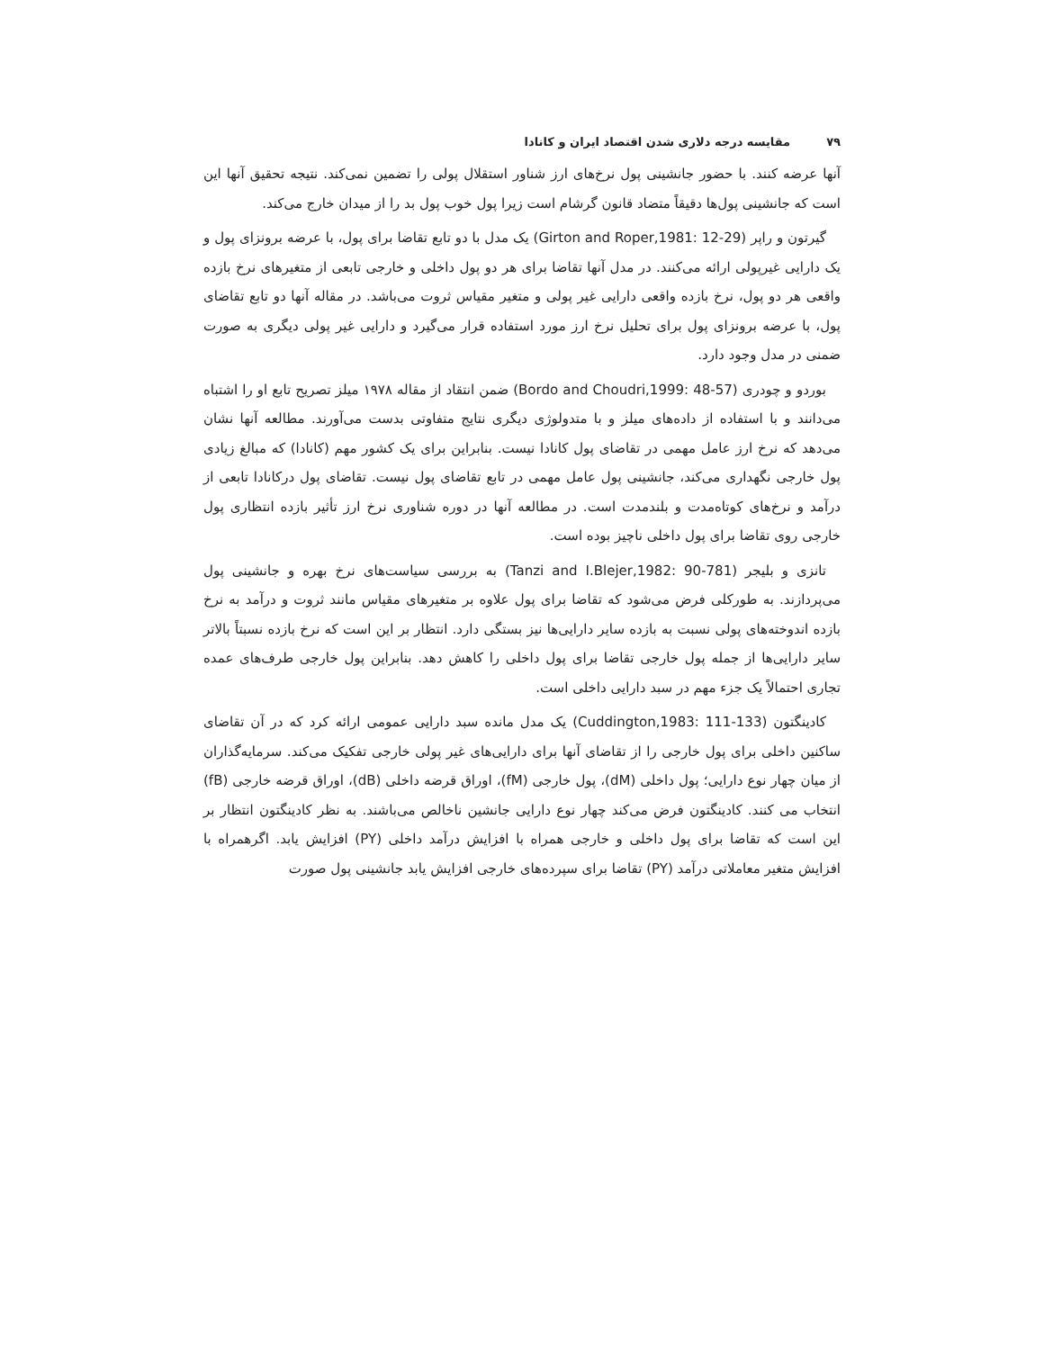۷۹مقایسه درجه دلاری شدن اقتصاد ایران و کانادا
آنها عرضه کنند. با حضور جانشینی پول نرخ‌های ارز شناور استقلال پولی را تضمین نمی‌کند. نتیجه تحقیق آنها این است که جانشینی پول‌ها دقیقاً متضاد قانون گرشام است زیرا پول خوب پول بد را از میدان خارج می‌کند.
گیرتون و راپر (Girton and Roper,1981: 12-29) یک مدل با دو تابع تقاضا برای پول، با عرضه برونزای پول و یک دارایی غیرپولی ارائه می‌کنند. در مدل آنها تقاضا برای هر دو پول داخلی و خارجی تابعی از متغیرهای نرخ بازده واقعی هر دو پول، نرخ بازده واقعی دارایی غیر پولی و متغیر مقیاس ثروت می‌باشد. در مقاله آنها دو تابع تقاضای پول، با عرضه برونزای پول برای تحلیل نرخ ارز مورد استفاده قرار می‌گیرد و دارایی غیر پولی دیگری به صورت ضمنی در مدل وجود دارد.
بوردو و چودری (Bordo and Choudri,1999: 48-57) ضمن انتقاد از مقاله ۱۹۷۸ میلز تصریح تابع او را اشتباه می‌دانند و با استفاده از داده‌های میلز و با متدولوژی دیگری نتایج متفاوتی بدست می‌آورند. مطالعه آنها نشان می‌دهد که نرخ ارز عامل مهمی در تقاضای پول کانادا نیست. بنابراین برای یک کشور مهم (کانادا) که مبالغ زیادی پول خارجی نگهداری می‌کند، جانشینی پول عامل مهمی در تابع تقاضای پول نیست. تقاضای پول درکانادا تابعی از درآمد و نرخ‌های کوتاه‌مدت و بلندمدت است. در مطالعه آنها در دوره شناوری نرخ ارز تأثیر بازده انتظاری پول خارجی روی تقاضا برای پول داخلی ناچیز بوده است.
تانزی و بلیجر (Tanzi and I.Blejer,1982: 90-781) به بررسی سیاست‌های نرخ بهره و جانشینی پول می‌پردازند. به طورکلی فرض می‌شود که تقاضا برای پول علاوه بر متغیرهای مقیاس مانند ثروت و درآمد به نرخ بازده اندوخته‌های پولی نسبت به بازده سایر دارایی‌ها نیز بستگی دارد. انتظار بر این است که نرخ بازده نسبتاً بالاتر سایر دارایی‌ها از جمله پول خارجی تقاضا برای پول داخلی را کاهش دهد. بنابراین پول خارجی طرف‌های عمده تجاری احتمالاً یک جزء مهم در سبد دارایی داخلی است.
کادینگتون (Cuddington,1983: 111-133) یک مدل مانده سبد دارایی عمومی ارائه کرد که در آن تقاضای ساکنین داخلی برای پول خارجی را از تقاضای آنها برای دارایی‌های غیر پولی خارجی تفکیک می‌کند. سرمایه‌گذاران از میان چهار نوع دارایی؛ پول داخلی (dM)، پول خارجی (fM)، اوراق قرضه داخلی (dB)، اوراق قرضه خارجی (fB) انتخاب می کنند. کادینگتون فرض می‌کند چهار نوع دارایی جانشین ناخالص می‌باشند. به نظر کادینگتون انتظار بر این است که تقاضا برای پول داخلی و خارجی همراه با افزایش درآمد داخلی (PY) افزایش یابد. اگرهمراه با افزایش متغیر معاملاتی درآمد (PY) تقاضا برای سپرده‌های خارجی افزایش یابد جانشینی پول صورت